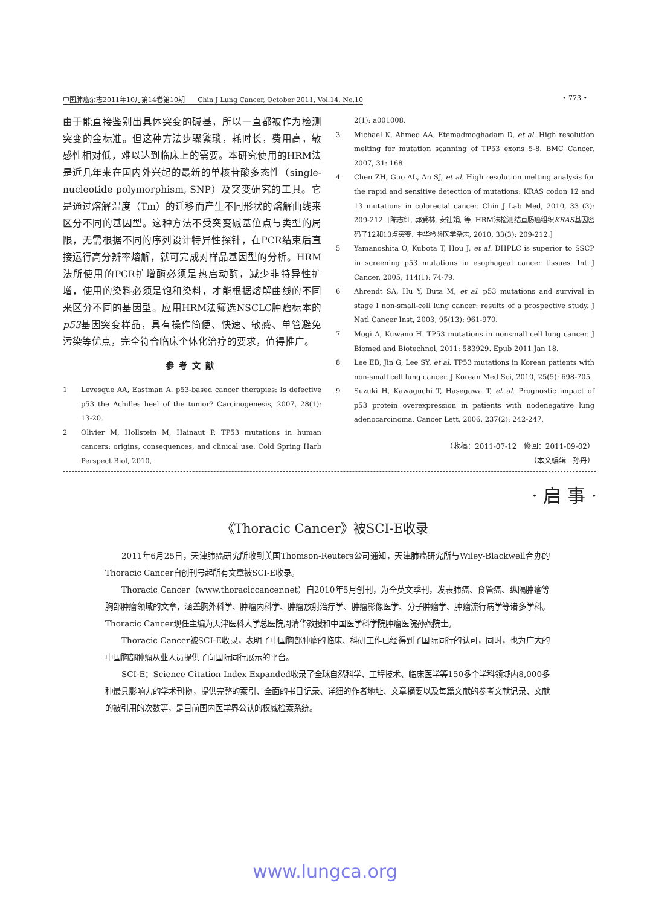中国肺癌杂志2011年10月第14卷第10期 Chin J Lung Cancer, October 2011, Vol.14, No.10 • 773 •
由于能直接鉴别出具体突变的碱基，所以一直都被作为检测突变的金标准。但这种方法步骤繁琐，耗时长，费用高，敏感性相对低，难以达到临床上的需要。本研究使用的HRM法是近几年来在国内外兴起的最新的单核苷酸多态性（single-nucleotide polymorphism, SNP）及突变研究的工具。它是通过熔解温度（Tm）的迁移而产生不同形状的熔解曲线来区分不同的基因型。这种方法不受突变碱基位点与类型的局限，无需根据不同的序列设计特异性探针，在PCR结束后直接运行高分辨率熔解，就可完成对样品基因型的分析。HRM法所使用的PCR扩增酶必须是热启动酶，减少非特异性扩增，使用的染料必须是饱和染料，才能根据熔解曲线的不同来区分不同的基因型。应用HRM法筛选NSCLC肿瘤标本的p53基因突变样品，具有操作简便、快速、敏感、单管避免污染等优点，完全符合临床个体化治疗的要求，值得推广。
参考文献
1 Levesque AA, Eastman A. p53-based cancer therapies: Is defective p53 the Achilles heel of the tumor? Carcinogenesis, 2007, 28(1): 13-20.
2 Olivier M, Hollstein M, Hainaut P. TP53 mutations in human cancers: origins, consequences, and clinical use. Cold Spring Harb Perspect Biol, 2010,
2(1): a001008.
3 Michael K, Ahmed AA, Etemadmoghadam D, et al. High resolution melting for mutation scanning of TP53 exons 5-8. BMC Cancer, 2007, 31: 168.
4 Chen ZH, Guo AL, An SJ, et al. High resolution melting analysis for the rapid and sensitive detection of mutations: KRAS codon 12 and 13 mutations in colorectal cancer. Chin J Lab Med, 2010, 33 (3): 209-212. [陈志红, 郭爱林, 安社娟, 等. HRM法检测结直肠癌组织KRAS基因密码子12和13点突变. 中华检验医学杂志, 2010, 33(3): 209-212.]
5 Yamanoshita O, Kubota T, Hou J, et al. DHPLC is superior to SSCP in screening p53 mutations in esophageal cancer tissues. Int J Cancer, 2005, 114(1): 74-79.
6 Ahrendt SA, Hu Y, Buta M, et al. p53 mutations and survival in stage I non-small-cell lung cancer: results of a prospective study. J Natl Cancer Inst, 2003, 95(13): 961-970.
7 Mogi A, Kuwano H. TP53 mutations in nonsmall cell lung cancer. J Biomed and Biotechnol, 2011: 583929. Epub 2011 Jan 18.
8 Lee EB, Jin G, Lee SY, et al. TP53 mutations in Korean patients with non-small cell lung cancer. J Korean Med Sci, 2010, 25(5): 698-705.
9 Suzuki H, Kawaguchi T, Hasegawa T, et al. Prognostic impact of p53 protein overexpression in patients with nodenegative lung adenocarcinoma. Cancer Lett, 2006, 237(2): 242-247.
（收稿：2011-07-12 修回：2011-09-02）
（本文编辑 孙丹）
· 启 事 ·
《Thoracic Cancer》被SCI-E收录
2011年6月25日，天津肺癌研究所收到美国Thomson-Reuters公司通知，天津肺癌研究所与Wiley-Blackwell合办的Thoracic Cancer自创刊号起所有文章被SCI-E收录。
Thoracic Cancer（www.thoraciccancer.net）自2010年5月创刊，为全英文季刊，发表肺癌、食管癌、纵隔肿瘤等胸部肿瘤领域的文章，涵盖胸外科学、肿瘤内科学、肿瘤放射治疗学、肿瘤影像医学、分子肿瘤学、肿瘤流行病学等诸多学科。Thoracic Cancer现任主编为天津医科大学总医院周清华教授和中国医学科学院肿瘤医院孙燕院士。
Thoracic Cancer被SCI-E收录，表明了中国胸部肿瘤的临床、科研工作已经得到了国际同行的认可，同时，也为广大的中国胸部肿瘤从业人员提供了向国际同行展示的平台。
SCI-E：Science Citation Index Expanded收录了全球自然科学、工程技术、临床医学等150多个学科领域内8,000多种最具影响力的学术刊物，提供完整的索引、全面的书目记录、详细的作者地址、文章摘要以及每篇文献的参考文献记录、文献的被引用的次数等，是目前国内医学界公认的权威检索系统。
www.lungca.org